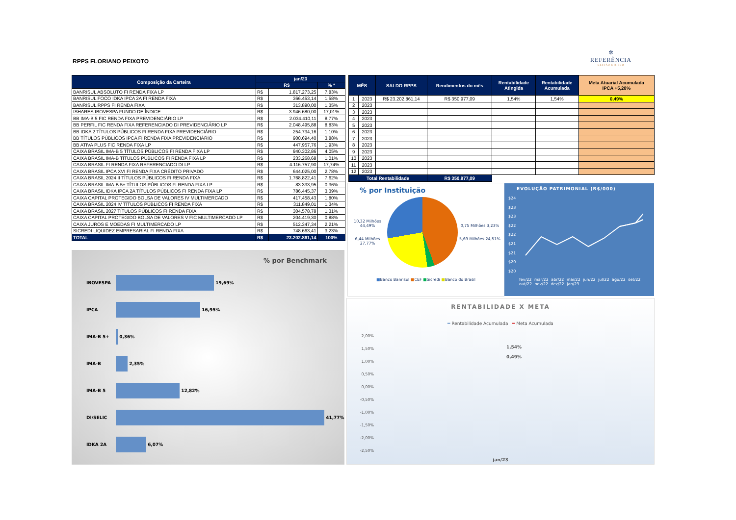RPPS FLORIANO PEIXOTO
✲
REFERÊNCIA
GESTÃO E RISCO
| Composição da Carteira | jan/23 | | |
| --- | --- | --- | --- |
| | R$ | | % * |
| BANRISUL ABSOLUTO FI RENDA FIXA LP | R$ | 1.817.273,25 | 7,83% |
| BANRISUL FOCO IDKA IPCA 2A FI RENDA FIXA | R$ | 366.453,14 | 1,58% |
| BANRISUL RPPS FI RENDA FIXA | R$ | 313.890,00 | 1,35% |
| ISHARES IBOVESPA FUNDO DE ÍNDICE | R$ | 3.946.680,00 | 17,01% |
| BB IMA-B 5 FIC RENDA FIXA PREVIDENCIÁRIO LP | R$ | 2.034.410,11 | 8,77% |
| BB PERFIL FIC RENDA FIXA REFERENCIADO DI PREVIDENCIÁRIO LP | R$ | 2.048.495,88 | 8,83% |
| BB IDKA 2 TÍTULOS PÚBLICOS FI RENDA FIXA PREVIDENCIÁRIO | R$ | 254.734,16 | 1,10% |
| BB TÍTULOS PÚBLICOS IPCA FI RENDA FIXA PREVIDENCIÁRIO | R$ | 900.694,40 | 3,88% |
| BB ATIVA PLUS FIC RENDA FIXA LP | R$ | 447.957,76 | 1,93% |
| CAIXA BRASIL IMA-B 5 TÍTULOS PÚBLICOS FI RENDA FIXA LP | R$ | 940.302,86 | 4,05% |
| CAIXA BRASIL IMA-B TÍTULOS PÚBLICOS FI RENDA FIXA LP | R$ | 233.268,68 | 1,01% |
| CAIXA BRASIL FI RENDA FIXA REFERENCIADO DI LP | R$ | 4.116.757,90 | 17,74% |
| CAIXA BRASIL IPCA XVI FI RENDA FIXA CRÉDITO PRIVADO | R$ | 644.025,00 | 2,78% |
| CAIXA BRASIL 2024 II TÍTULOS PÚBLICOS FI RENDA FIXA | R$ | 1.768.822,41 | 7,62% |
| CAIXA BRASIL IMA-B 5+ TÍTULOS PÚBLICOS FI RENDA FIXA LP | R$ | 83.333,95 | 0,36% |
| CAIXA BRASIL IDKA IPCA 2A TÍTULOS PÚBLICOS FI RENDA FIXA LP | R$ | 786.445,37 | 3,39% |
| CAIXA CAPITAL PROTEGIDO BOLSA DE VALORES IV MULTIMERCADO | R$ | 417.458,43 | 1,80% |
| CAIXA BRASIL 2024 IV TÍTULOS PÚBLICOS FI RENDA FIXA | R$ | 311.849,01 | 1,34% |
| CAIXA BRASIL 2027 TÍTULOS PÚBLICOS FI RENDA FIXA | R$ | 304.578,78 | 1,31% |
| CAIXA CAPITAL PROTEGIDO BOLSA DE VALORES V FIC MULTIMERCADO LP | R$ | 204.419,30 | 0,88% |
| CAIXA JUROS E MOEDAS FI MULTIMERCADO LP | R$ | 512.347,34 | 2,21% |
| SICREDI LIQUIDEZ EMPRESARIAL FI RENDA FIXA | R$ | 748.663,41 | 3,23% |
| TOTAL | R$ | 23.202.861,14 | 100% |
| MÊS | | SALDO RPPS | Rendimentos do mês | Rentabilidade Atingida | Rentabilidade Acumulada | Meta Atuarial Acumulada IPCA +5,20% |
| --- | --- | --- | --- | --- | --- | --- |
| 1 | 2023 | R$ 23.202.861,14 | R$ 350.977,09 | 1,54% | 1,54% | 0,49% |
| 2 | 2023 | | | | | |
| 3 | 2023 | | | | | |
| 4 | 2023 | | | | | |
| 5 | 2023 | | | | | |
| 6 | 2023 | | | | | |
| 7 | 2023 | | | | | |
| 8 | 2023 | | | | | |
| 9 | 2023 | | | | | |
| 10 | 2023 | | | | | |
| 11 | 2023 | | | | | |
| 12 | 2023 | | | | | |
| Total Rentabilidade | | | R$ 350.977,09 | | | |
% por Benchmark
IBOVESPA
19,69%
IPCA
16,95%
IMA-B 5+
0,36%
IMA-B
2,35%
IMA-B 5
12,82%
DI/SELIC
41,77%
IDKA 2A
6,07%
% por Instituição
10,32 Milhões 44,49%
6,44 Milhões 27,77%
0,75 Milhões 3,23%
5,69 Milhões 24,51%
■Banco Banrisul ■CEF ■Sicredi ■Banco do Brasil
EVOLUÇÃO PATRIMONIAL (R$/000)
$24
$23
$23
$22
$22
$21
$21
$20
$20
fev/22 mar/22 abr/22 mai/22 jun/22 jul/22 ago/22 set/22 out/22 nov/22 dez/22 jan/23
RENTABILIDADE X META
═ Rentabilidade Acumulada ═ Meta Acumulada
2,00%
1,50%
1,00%
0,50%
0,00%
-0,50%
-1,00%
-1,50%
-2,00%
-2,50%
1,54%
0,49%
jan/23